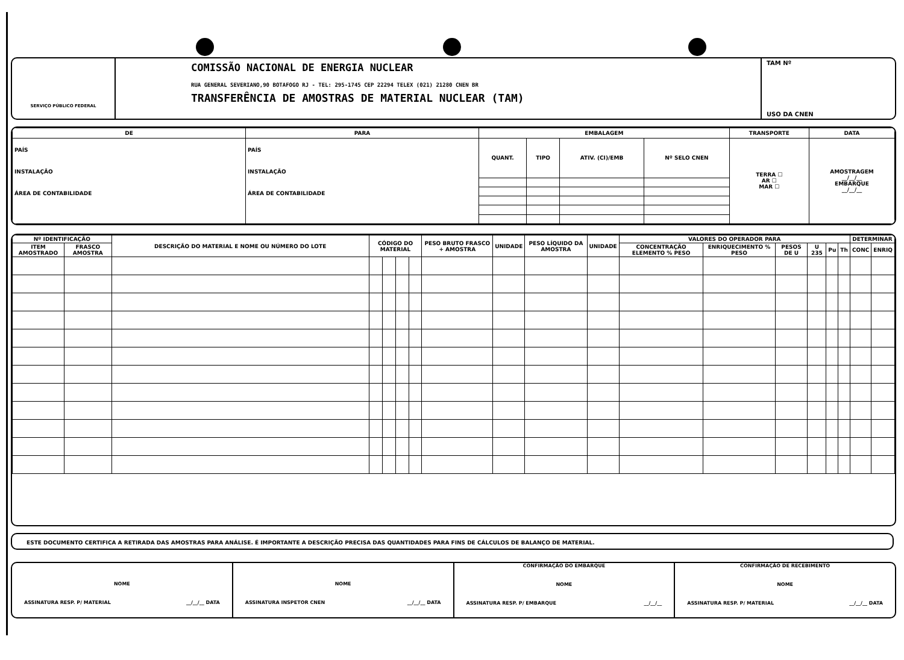SERVIÇO PÚBLICO FEDERAL
COMISSÃO NACIONAL DE ENERGIA NUCLEAR
RUA GENERAL SEVERIANO,90 BOTAFOGO RJ - TEL: 295-1745 CEP 22294 TELEX (021) 21280 CNEN BR
TRANSFERÊNCIA DE AMOSTRAS DE MATERIAL NUCLEAR (TAM)
TAM Nº
USO DA CNEN
| DE | PARA | EMBALAGEM | | | | TRANSPORTE | DATA |
| --- | --- | --- | --- | --- | --- | --- | --- |
| PAÍS INSTALAÇÃO ÁREA DE CONTABILIDADE | PAÍS INSTALAÇÃO ÁREA DE CONTABILIDADE | QUANT. | TIPO | ATIV. (CI)/EMB | Nº SELO CNEN | TERRA ☐ AR ☐ MAR ☐ | AMOSTRAGEM __/__/__ EMBARQUE __/__/__ |
| Nº IDENTIFICAÇÃO | | DESCRIÇÃO DO MATERIAL E NOME OU NÚMERO DO LOTE | CÓDIGO DO MATERIAL | | | | PESO BRUTO FRASCO + AMOSTRA | UNIDADE | PESO LÍQUIDO DA AMOSTRA | UNIDADE | VALORES DO OPERADOR PARA | | | | | | DETERMINAR | |
| --- | --- | --- | --- | --- | --- | --- | --- | --- | --- | --- | --- | --- | --- | --- | --- | --- | --- | --- |
| ITEM AMOSTRADO | FRASCO AMOSTRA | | | | | | | | | | CONCENTRAÇÃO ELEMENTO % PESO | ENRIQUECIMENTO % PESO | PESOS DE U | U 235 | Pu | Th | CONC | ENRIQ |
ESTE DOCUMENTO CERTIFICA A RETIRADA DAS AMOSTRAS PARA ANÁLISE. É IMPORTANTE A DESCRIÇÃO PRECISA DAS QUANTIDADES PARA FINS DE CÁLCULOS DE BALANÇO DE MATERIAL.
NOME
ASSINATURA RESP. P/ MATERIAL __/__/__ DATA
NOME
ASSINATURA INSPETOR CNEN __/__/__ DATA
CONFIRMAÇÃO DO EMBARQUE
NOME
ASSINATURA RESP. P/ EMBARQUE __/__/__
CONFIRMAÇÃO DE RECEBIMENTO
NOME
ASSINATURA RESP. P/ MATERIAL __/__/__ DATA